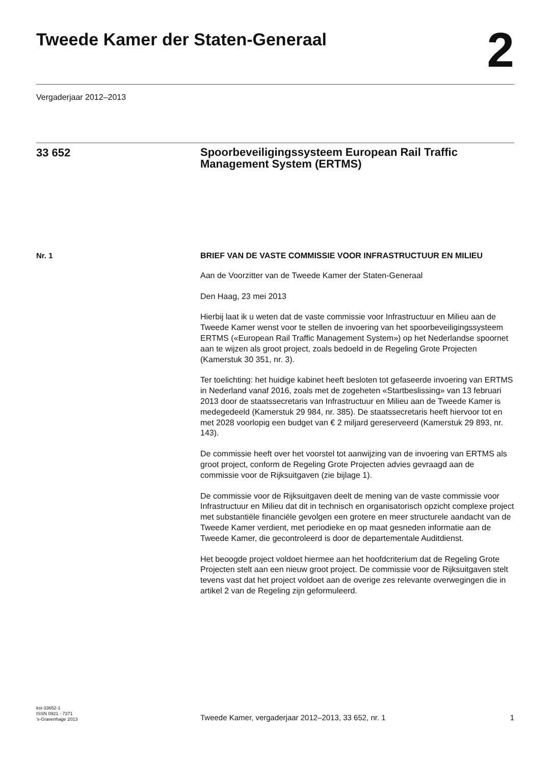Tweede Kamer der Staten-Generaal
2
Vergaderjaar 2012–2013
33 652
Spoorbeveiligingssysteem European Rail Traffic Management System (ERTMS)
Nr. 1
BRIEF VAN DE VASTE COMMISSIE VOOR INFRASTRUCTUUR EN MILIEU
Aan de Voorzitter van de Tweede Kamer der Staten-Generaal
Den Haag, 23 mei 2013
Hierbij laat ik u weten dat de vaste commissie voor Infrastructuur en Milieu aan de Tweede Kamer wenst voor te stellen de invoering van het spoorbeveiligingssysteem ERTMS («European Rail Traffic Management System») op het Nederlandse spoornet aan te wijzen als groot project, zoals bedoeld in de Regeling Grote Projecten (Kamerstuk 30 351, nr. 3).
Ter toelichting: het huidige kabinet heeft besloten tot gefaseerde invoering van ERTMS in Nederland vanaf 2016, zoals met de zogeheten «Startbeslissing» van 13 februari 2013 door de staatssecretaris van Infrastructuur en Milieu aan de Tweede Kamer is medegedeeld (Kamerstuk 29 984, nr. 385). De staatssecretaris heeft hiervoor tot en met 2028 voorlopig een budget van € 2 miljard gereserveerd (Kamerstuk 29 893, nr. 143).
De commissie heeft over het voorstel tot aanwijzing van de invoering van ERTMS als groot project, conform de Regeling Grote Projecten advies gevraagd aan de commissie voor de Rijksuitgaven (zie bijlage 1).
De commissie voor de Rijksuitgaven deelt de mening van de vaste commissie voor Infrastructuur en Milieu dat dit in technisch en organisatorisch opzicht complexe project met substantiële financiële gevolgen een grotere en meer structurele aandacht van de Tweede Kamer verdient, met periodieke en op maat gesneden informatie aan de Tweede Kamer, die gecontroleerd is door de departementale Auditdienst.
Het beoogde project voldoet hiermee aan het hoofdcriterium dat de Regeling Grote Projecten stelt aan een nieuw groot project. De commissie voor de Rijksuitgaven stelt tevens vast dat het project voldoet aan de overige zes relevante overwegingen die in artikel 2 van de Regeling zijn geformuleerd.
kst-33652-1
ISSN 0921 - 7371
’s-Gravenhage 2013
Tweede Kamer, vergaderjaar 2012–2013, 33 652, nr. 1
1